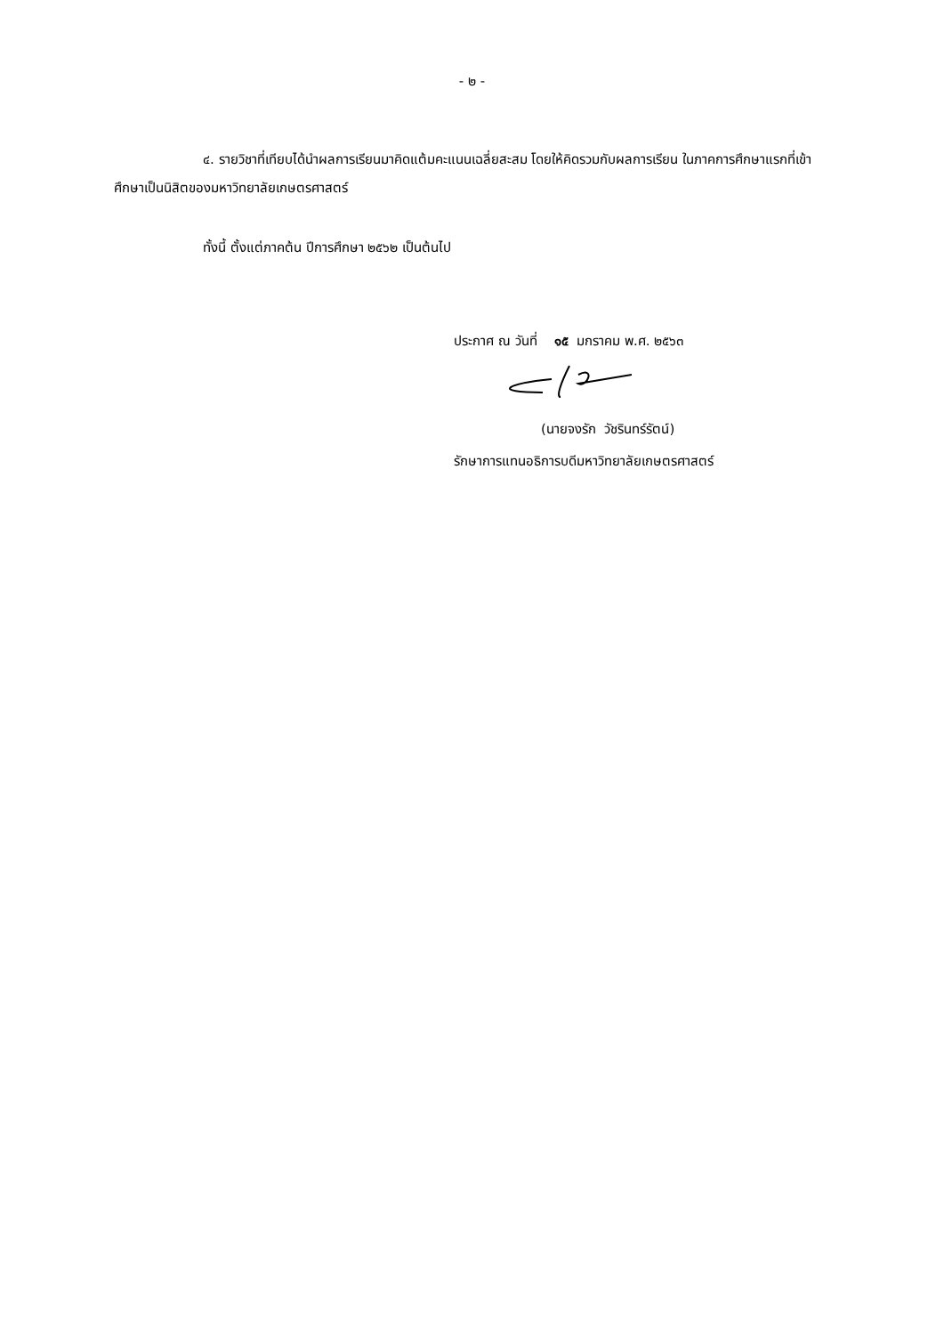- ๒ -
๔. รายวิชาที่เทียบได้นำผลการเรียนมาคิดแต้มคะแนนเฉลี่ยสะสม โดยให้คิดรวมกับผลการเรียน ในภาคการศึกษาแรกที่เข้าศึกษาเป็นนิสิตของมหาวิทยาลัยเกษตรศาสตร์
ทั้งนี้ ตั้งแต่ภาคต้น ปีการศึกษา ๒๕๖๒ เป็นต้นไป
ประกาศ ณ วันที่ ๑๕ มกราคม พ.ศ. ๒๕๖๓
(นายจงรัก วัชรินทร์รัตน์)
รักษาการแทนอธิการบดีมหาวิทยาลัยเกษตรศาสตร์